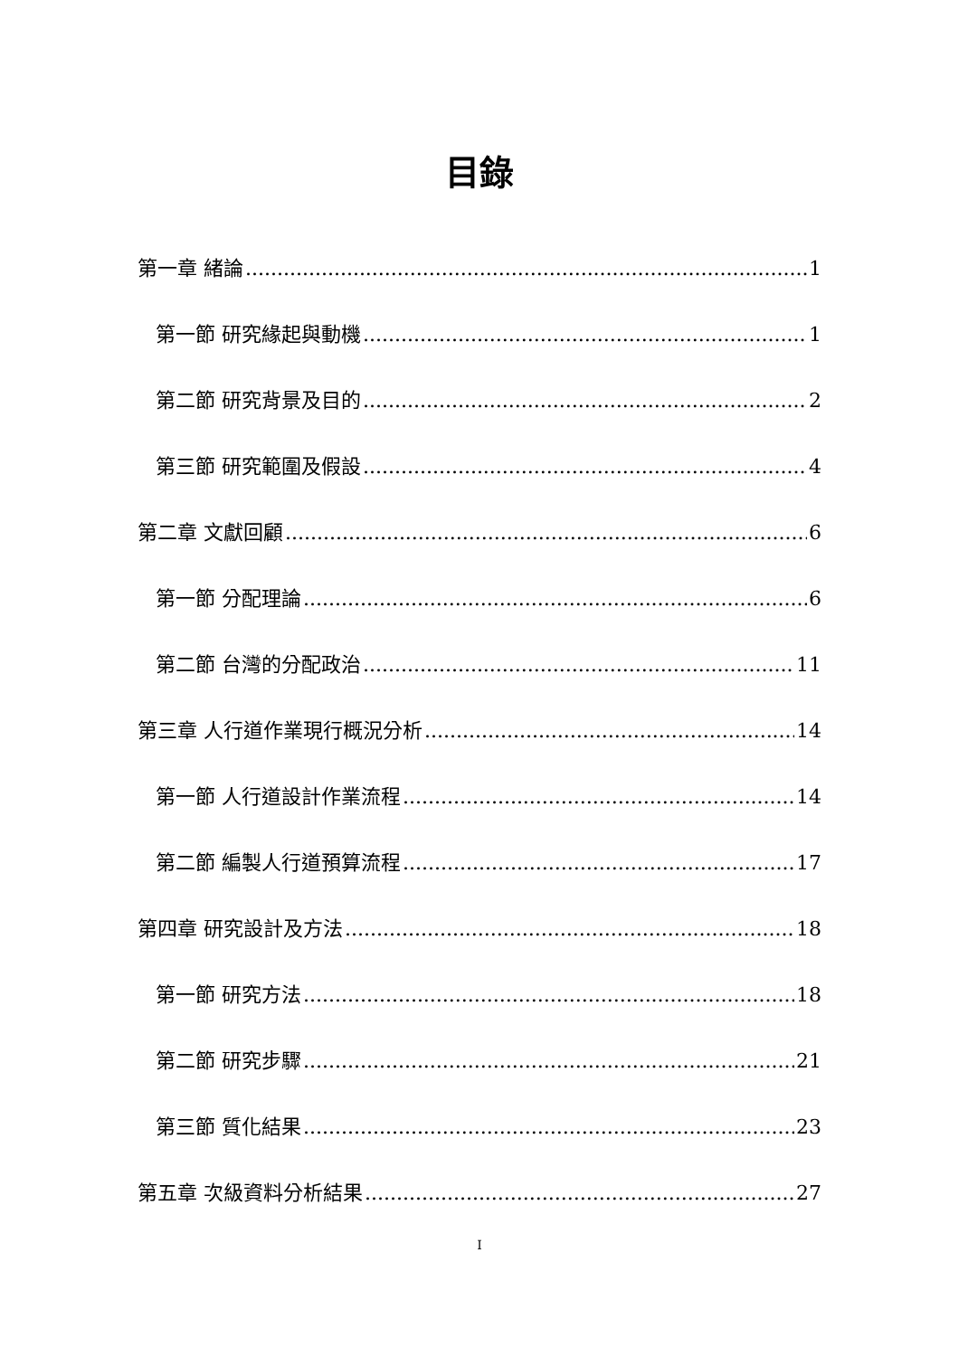目錄
第一章 緒論 1
第一節 研究緣起與動機 1
第二節 研究背景及目的 2
第三節 研究範圍及假設 4
第二章 文獻回顧 6
第一節 分配理論 6
第二節 台灣的分配政治 11
第三章 人行道作業現行概況分析 14
第一節 人行道設計作業流程 14
第二節 編製人行道預算流程 17
第四章 研究設計及方法 18
第一節 研究方法 18
第二節 研究步驟 21
第三節 質化結果 23
第五章 次級資料分析結果 27
I